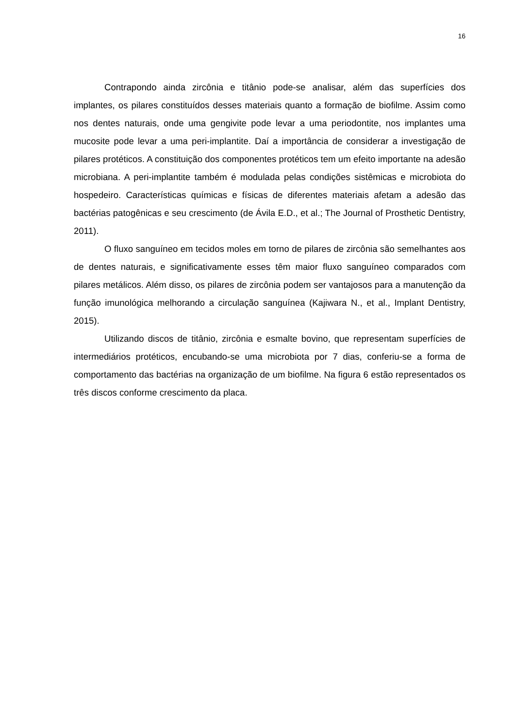16
Contrapondo ainda zircônia e titânio pode-se analisar, além das superfícies dos implantes, os pilares constituídos desses materiais quanto a formação de biofilme. Assim como nos dentes naturais, onde uma gengivite pode levar a uma periodontite, nos implantes uma mucosite pode levar a uma peri-implantite. Daí a importância de considerar a investigação de pilares protéticos. A constituição dos componentes protéticos tem um efeito importante na adesão microbiana. A peri-implantite também é modulada pelas condições sistêmicas e microbiota do hospedeiro. Características químicas e físicas de diferentes materiais afetam a adesão das bactérias patogênicas e seu crescimento (de Ávila E.D., et al.; The Journal of Prosthetic Dentistry, 2011).
O fluxo sanguíneo em tecidos moles em torno de pilares de zircônia são semelhantes aos de dentes naturais, e significativamente esses têm maior fluxo sanguíneo comparados com pilares metálicos. Além disso, os pilares de zircônia podem ser vantajosos para a manutenção da função imunológica melhorando a circulação sanguínea (Kajiwara N., et al., Implant Dentistry, 2015).
Utilizando discos de titânio, zircônia e esmalte bovino, que representam superfícies de intermediários protéticos, encubando-se uma microbiota por 7 dias, conferiu-se a forma de comportamento das bactérias na organização de um biofilme. Na figura 6 estão representados os três discos conforme crescimento da placa.